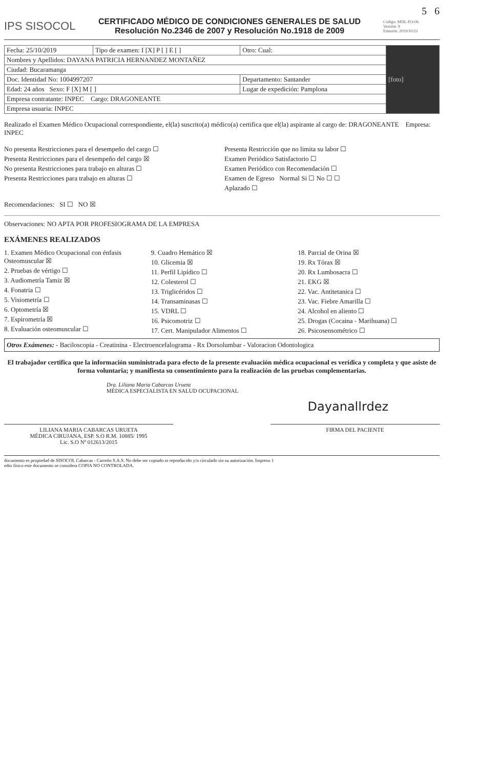5 6
IPS SISOCOL
CERTIFICADO MÉDICO DE CONDICIONES GENERALES DE SALUD
Resolución No.2346 de 2007 y Resolución No.1918 de 2009
Código: MDL-FO-06
Versión: 9
Emisión: 2019/10/23
| Fecha: 25/10/2019 | Tipo de examen: I [X] P [ ] E [ ] | Otro: Cual: | [foto] |
| Nombres y Apellidos: DAYANA PATRICIA HERNANDEZ MONTAÑEZ | | | |
| Ciudad: Bucaramanga | | | |
| Doc. Identidad No: 1004997207 | | Departamento: Santander | |
| Edad: 24 años Sexo: F [X] M [ ] | | Lugar de expedición: Pamplona | |
| Empresa contratante: INPEC Cargo: DRAGONEANTE | | | |
| Empresa usuaria: INPEC | | | |
Realizado el Examen Médico Ocupacional correspondiente, el(la) suscrito(a) médico(a) certifica que el(la) aspirante al cargo de: DRAGONEANTE Empresa: INPEC
No presenta Restricciones para el desempeño del cargo ☐
Presenta Restricciones para el desempeño del cargo ☒
No presenta Restricciones para trabajo en alturas ☐
Presenta Restricciones para trabajo en alturas ☐
Presenta Restricción que no limita su labor ☐
Examen Periódico Satisfactorio ☐
Examen Periódico con Recomendación ☐
Examen de Egreso Normal Si ☐ No ☐ ☐
Aplazado ☐
Recomendaciones: SI ☐ NO ☒
Observaciones: NO APTA POR PROFESIOGRAMA DE LA EMPRESA
EXÁMENES REALIZADOS
1. Examen Médico Ocupacional con énfasis Osteomuscular ☒
2. Pruebas de vértigo ☐
3. Audiometría Tamiz ☒
4. Fonatria ☐
5. Visiometría ☐
6. Optometría ☒
7. Espirometría ☒
8. Evaluación osteomuscular ☐
9. Cuadro Hemático ☒
10. Glicemia ☒
11. Perfil Lipídico ☐
12. Colesterol ☐
13. Triglicéridos ☐
14. Transaminasas ☐
15. VDRL ☐
16. Psicomotriz ☐
17. Cert. Manipulador Alimentos ☐
18. Parcial de Orina ☒
19. Rx Tórax ☒
20. Rx Lumbosacra ☐
21. EKG ☒
22. Vac. Antitetanica ☐
23. Vac. Fiebre Amarilla ☐
24. Alcohol en aliento ☐
25. Drogas (Cocaina - Marihuana) ☐
26. Psicosensométrico ☐
Otros Exámenes: - Baciloscopia - Creatinina - Electroencefalograma - Rx Dorsolumbar - Valoracion Odontologica
El trabajador certifica que la información suministrada para efecto de la presente evaluación médica ocupacional es verídica y completa y que asiste de forma voluntaria; y manifiesta su consentimiento para la realización de las pruebas complementarias.
Dra. Liliana Maria Cabarcas Urueta
MÉDICA ESPECIALISTA EN SALUD OCUPACIONAL
Dayanallrdez
LILIANA MARIA CABARCAS URUETA
MÉDICA CIRUJANA, ESP. S.O R.M. 10885/ 1995
Lic. S.O Nº 012613/2015
FIRMA DEL PACIENTE
documento es propiedad de SISOCOL Cabarcas - Carreño S.A.S. No debe ser copiado ni reproducido y/o circulado sin su autorización. Impreso 1
edio físico este documento se considera COPIA NO CONTROLADA.